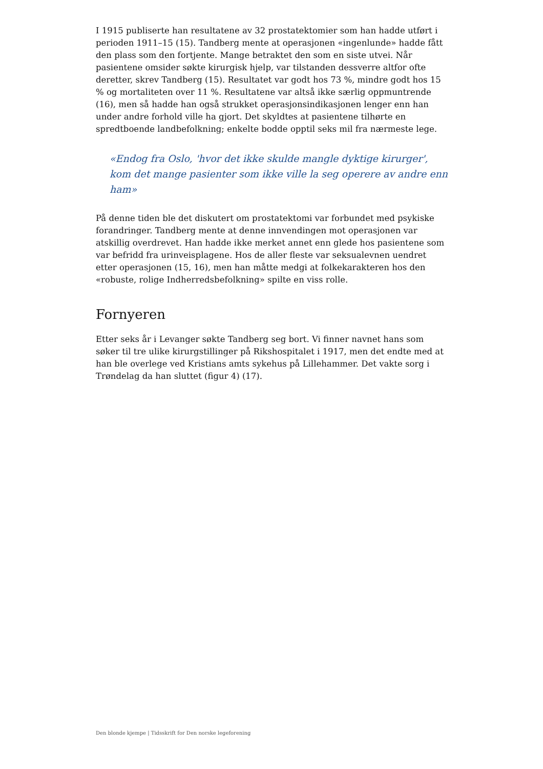I 1915 publiserte han resultatene av 32 prostatektomier som han hadde utført i perioden 1911–15 (15). Tandberg mente at operasjonen «ingenlunde» hadde fått den plass som den fortjente. Mange betraktet den som en siste utvei. Når pasientene omsider søkte kirurgisk hjelp, var tilstanden dessverre altfor ofte deretter, skrev Tandberg (15). Resultatet var godt hos 73 %, mindre godt hos 15 % og mortaliteten over 11 %. Resultatene var altså ikke særlig oppmuntrende (16), men så hadde han også strukket operasjonsindikasjonen lenger enn han under andre forhold ville ha gjort. Det skyldtes at pasientene tilhørte en spredtboende landbefolkning; enkelte bodde opptil seks mil fra nærmeste lege.
«Endog fra Oslo, 'hvor det ikke skulde mangle dyktige kirurger', kom det mange pasienter som ikke ville la seg operere av andre enn ham»
På denne tiden ble det diskutert om prostatektomi var forbundet med psykiske forandringer. Tandberg mente at denne innvendingen mot operasjonen var atskillig overdrevet. Han hadde ikke merket annet enn glede hos pasientene som var befridd fra urinveisplagene. Hos de aller fleste var seksualevnen uendret etter operasjonen (15, 16), men han måtte medgi at folkekarakteren hos den «robuste, rolige Indherredsbefolkning» spilte en viss rolle.
Fornyeren
Etter seks år i Levanger søkte Tandberg seg bort. Vi finner navnet hans som søker til tre ulike kirurgstillinger på Rikshospitalet i 1917, men det endte med at han ble overlege ved Kristians amts sykehus på Lillehammer. Det vakte sorg i Trøndelag da han sluttet (figur 4) (17).
Den blonde kjempe | Tidsskrift for Den norske legeforening